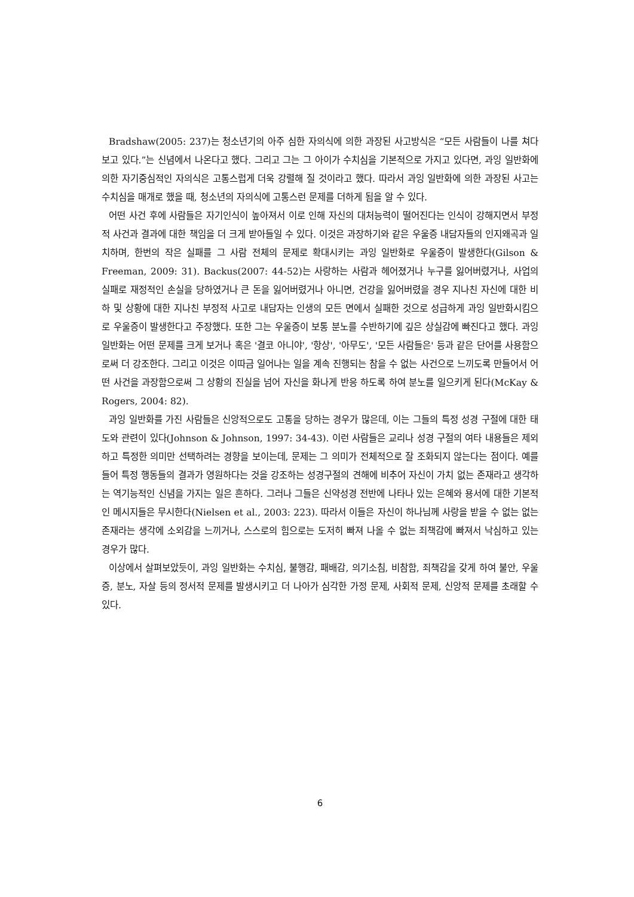Bradshaw(2005: 237)는 청소년기의 아주 심한 자의식에 의한 과장된 사고방식은 “모든 사람들이 나를 쳐다보고 있다.”는 신념에서 나온다고 했다. 그리고 그는 그 아이가 수치심을 기본적으로 가지고 있다면, 과잉 일반화에 의한 자기중심적인 자의식은 고통스럽게 더욱 강렬해 질 것이라고 했다. 따라서 과잉 일반화에 의한 과장된 사고는 수치심을 매개로 했을 때, 청소년의 자의식에 고통스런 문제를 더하게 됨을 알 수 있다.
어떤 사건 후에 사람들은 자기인식이 높아져서 이로 인해 자신의 대처능력이 떨어진다는 인식이 강해지면서 부정적 사건과 결과에 대한 책임을 더 크게 받아들일 수 있다. 이것은 과장하기와 같은 우울증 내담자들의 인지왜곡과 일치하며, 한번의 작은 실패를 그 사람 전체의 문제로 확대시키는 과잉 일반화로 우울증이 발생한다(Gilson & Freeman, 2009: 31). Backus(2007: 44-52)는 사랑하는 사람과 헤어졌거나 누구를 잃어버렸거나, 사업의 실패로 재정적인 손실을 당하였거나 큰 돈을 잃어버렸거나 아니면, 건강을 잃어버렸을 경우 지나친 자신에 대한 비하 및 상황에 대한 지나친 부정적 사고로 내담자는 인생의 모든 면에서 실패한 것으로 성급하게 과잉 일반화시킴으로 우울증이 발생한다고 주장했다. 또한 그는 우울증이 보통 분노를 수반하기에 깊은 상실감에 빠진다고 했다. 과잉 일반화는 어떤 문제를 크게 보거나 혹은 '결코 아니야', '항상', '아무도', '모든 사람들은' 등과 같은 단어를 사용함으로써 더 강조한다. 그리고 이것은 이따금 일어나는 일을 계속 진행되는 참을 수 없는 사건으로 느끼도록 만들어서 어떤 사건을 과장함으로써 그 상황의 진실을 넘어 자신을 화나게 반응 하도록 하여 분노를 일으키게 된다(McKay & Rogers, 2004: 82).
과잉 일반화를 가진 사람들은 신앙적으로도 고통을 당하는 경우가 많은데, 이는 그들의 특정 성경 구절에 대한 태도와 관련이 있다(Johnson & Johnson, 1997: 34-43). 이런 사람들은 교리나 성경 구절의 여타 내용들은 제외하고 특정한 의미만 선택하려는 경향을 보이는데, 문제는 그 의미가 전체적으로 잘 조화되지 않는다는 점이다. 예를 들어 특정 행동들의 결과가 영원하다는 것을 강조하는 성경구절의 견해에 비추어 자신이 가치 없는 존재라고 생각하는 역기능적인 신념을 가지는 일은 흔하다. 그러나 그들은 신약성경 전반에 나타나 있는 은혜와 용서에 대한 기본적인 메시지들은 무시한다(Nielsen et al., 2003: 223). 따라서 이들은 자신이 하나님께 사랑을 받을 수 없는 없는 존재라는 생각에 소외감을 느끼거나, 스스로의 힘으로는 도저히 빠져 나올 수 없는 죄책감에 빠져서 낙심하고 있는 경우가 많다.
이상에서 살펴보았듯이, 과잉 일반화는 수치심, 불행감, 패배감, 의기소침, 비참함, 죄책감을 갖게 하여 불안, 우울증, 분노, 자살 등의 정서적 문제를 발생시키고 더 나아가 심각한 가정 문제, 사회적 문제, 신앙적 문제를 초래할 수 있다.
6